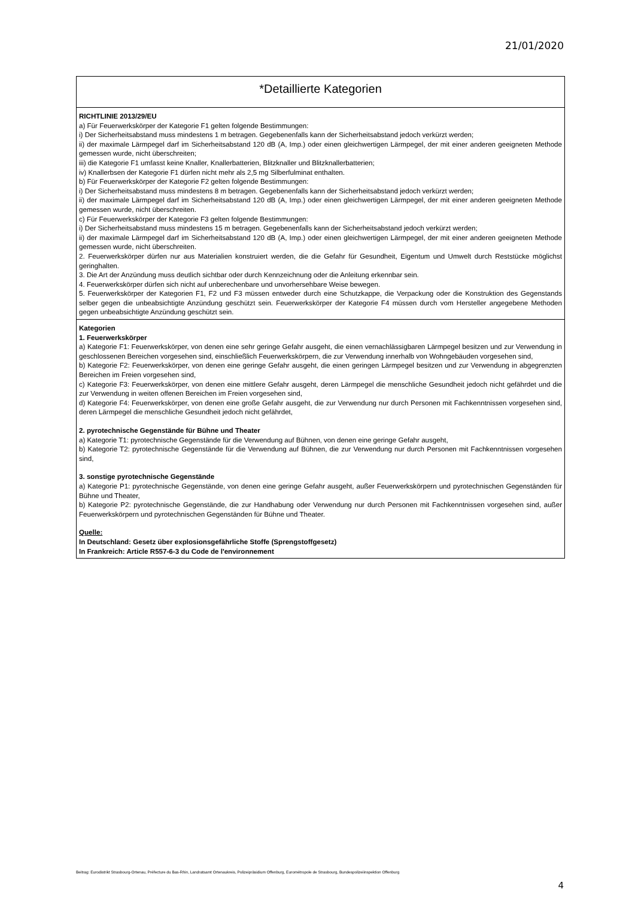21/01/2020
*Detaillierte Kategorien
RICHTLINIE 2013/29/EU
a) Für Feuerwerkskörper der Kategorie F1 gelten folgende Bestimmungen:
i) Der Sicherheitsabstand muss mindestens 1 m betragen. Gegebenenfalls kann der Sicherheitsabstand jedoch verkürzt werden;
ii) der maximale Lärmpegel darf im Sicherheitsabstand 120 dB (A, Imp.) oder einen gleichwertigen Lärmpegel, der mit einer anderen geeigneten Methode gemessen wurde, nicht überschreiten;
iii) die Kategorie F1 umfasst keine Knaller, Knallerbatterien, Blitzknaller und Blitzknallerbatterien;
iv) Knallerbsen der Kategorie F1 dürfen nicht mehr als 2,5 mg Silberfulminat enthalten.
b) Für Feuerwerkskörper der Kategorie F2 gelten folgende Bestimmungen:
i) Der Sicherheitsabstand muss mindestens 8 m betragen. Gegebenenfalls kann der Sicherheitsabstand jedoch verkürzt werden;
ii) der maximale Lärmpegel darf im Sicherheitsabstand 120 dB (A, Imp.) oder einen gleichwertigen Lärmpegel, der mit einer anderen geeigneten Methode gemessen wurde, nicht überschreiten.
c) Für Feuerwerkskörper der Kategorie F3 gelten folgende Bestimmungen:
i) Der Sicherheitsabstand muss mindestens 15 m betragen. Gegebenenfalls kann der Sicherheitsabstand jedoch verkürzt werden;
ii) der maximale Lärmpegel darf im Sicherheitsabstand 120 dB (A, Imp.) oder einen gleichwertigen Lärmpegel, der mit einer anderen geeigneten Methode gemessen wurde, nicht überschreiten.
2. Feuerwerkskörper dürfen nur aus Materialien konstruiert werden, die die Gefahr für Gesundheit, Eigentum und Umwelt durch Reststücke möglichst geringhalten.
3. Die Art der Anzündung muss deutlich sichtbar oder durch Kennzeichnung oder die Anleitung erkennbar sein.
4. Feuerwerkskörper dürfen sich nicht auf unberechenbare und unvorhersehbare Weise bewegen.
5. Feuerwerkskörper der Kategorien F1, F2 und F3 müssen entweder durch eine Schutzkappe, die Verpackung oder die Konstruktion des Gegenstands selber gegen die unbeabsichtigte Anzündung geschützt sein. Feuerwerkskörper der Kategorie F4 müssen durch vom Hersteller angegebene Methoden gegen unbeabsichtigte Anzündung geschützt sein.
Kategorien
1. Feuerwerkskörper
a) Kategorie F1: Feuerwerkskörper, von denen eine sehr geringe Gefahr ausgeht, die einen vernachlässigbaren Lärmpegel besitzen und zur Verwendung in geschlossenen Bereichen vorgesehen sind, einschließlich Feuerwerkskörpern, die zur Verwendung innerhalb von Wohngebäuden vorgesehen sind,
b) Kategorie F2: Feuerwerkskörper, von denen eine geringe Gefahr ausgeht, die einen geringen Lärmpegel besitzen und zur Verwendung in abgegrenzten Bereichen im Freien vorgesehen sind,
c) Kategorie F3: Feuerwerkskörper, von denen eine mittlere Gefahr ausgeht, deren Lärmpegel die menschliche Gesundheit jedoch nicht gefährdet und die zur Verwendung in weiten offenen Bereichen im Freien vorgesehen sind,
d) Kategorie F4: Feuerwerkskörper, von denen eine große Gefahr ausgeht, die zur Verwendung nur durch Personen mit Fachkenntnissen vorgesehen sind, deren Lärmpegel die menschliche Gesundheit jedoch nicht gefährdet,
2. pyrotechnische Gegenstände für Bühne und Theater
a) Kategorie T1: pyrotechnische Gegenstände für die Verwendung auf Bühnen, von denen eine geringe Gefahr ausgeht,
b) Kategorie T2: pyrotechnische Gegenstände für die Verwendung auf Bühnen, die zur Verwendung nur durch Personen mit Fachkenntnissen vorgesehen sind,
3. sonstige pyrotechnische Gegenstände
a) Kategorie P1: pyrotechnische Gegenstände, von denen eine geringe Gefahr ausgeht, außer Feuerwerkskörpern und pyrotechnischen Gegenständen für Bühne und Theater,
b) Kategorie P2: pyrotechnische Gegenstände, die zur Handhabung oder Verwendung nur durch Personen mit Fachkenntnissen vorgesehen sind, außer Feuerwerkskörpern und pyrotechnischen Gegenständen für Bühne und Theater.
Quelle:
In Deutschland: Gesetz über explosionsgefährliche Stoffe (Sprengstoffgesetz)
In Frankreich: Article R557-6-3 du Code de l'environnement
Beitrag: Eurodistrikt Strasbourg-Ortenau, Préfecture du Bas-Rhin, Landratsamt Ortenaukreis, Polizeipräsidium Offenburg, Eurométropole de Strasbourg, Bundespolizeiinspektion Offenburg
4